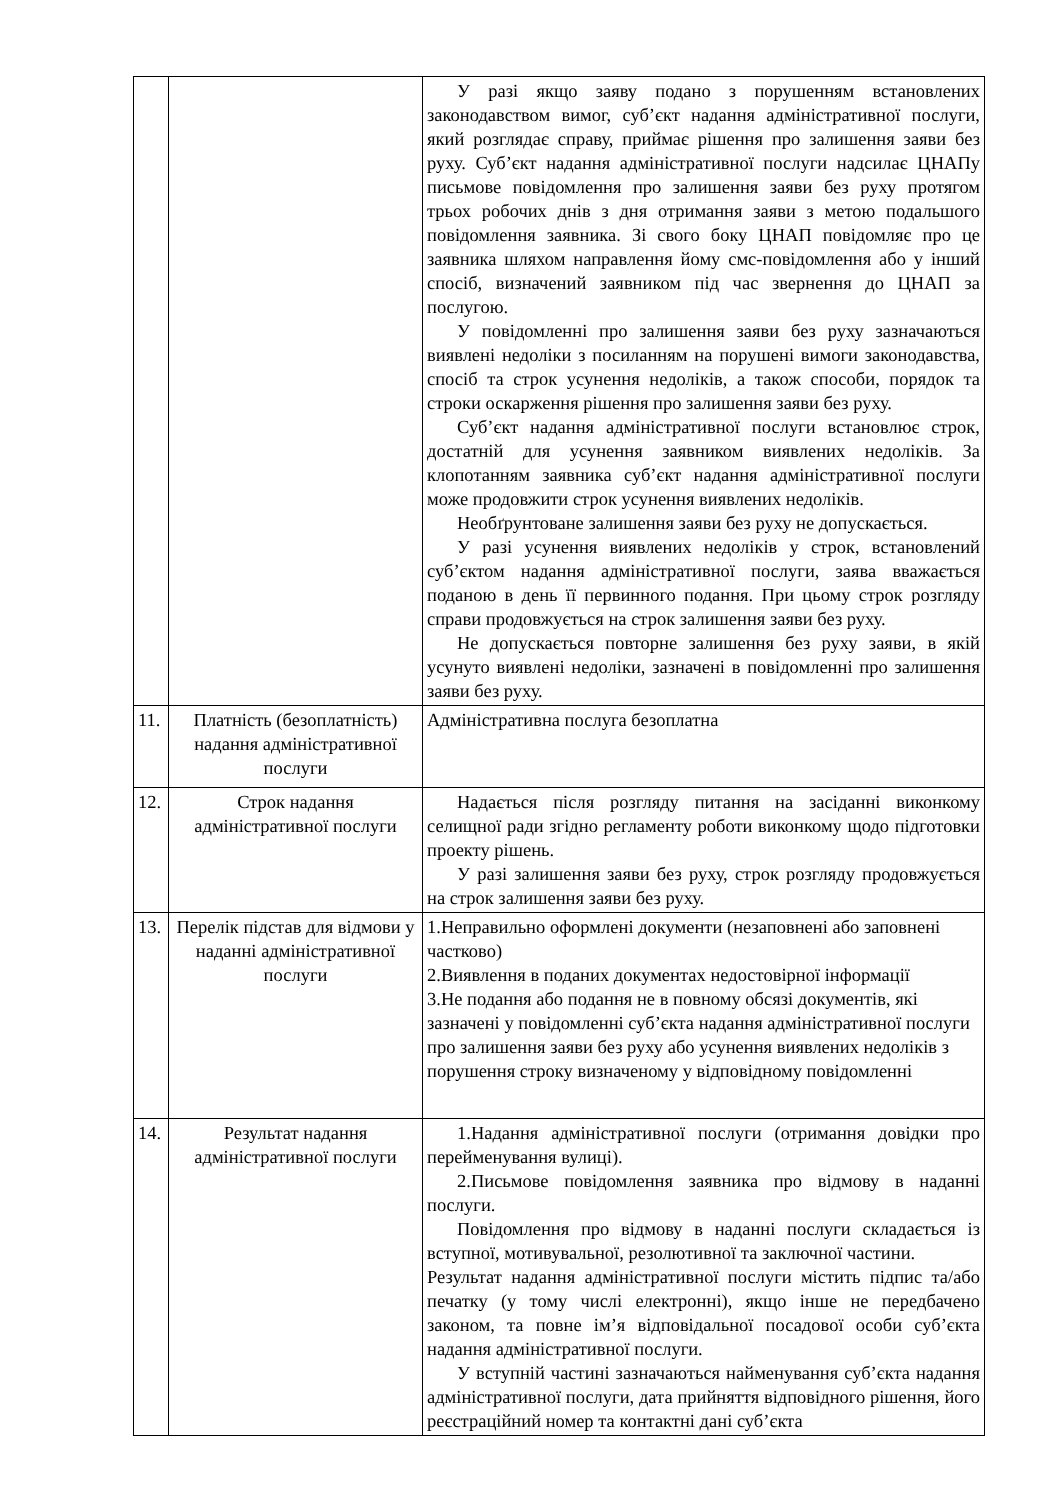| | | У разі якщо заяву подано з порушенням встановлених законодавством вимог, суб’єкт надання адміністративної послуги, який розглядає справу, приймає рішення про залишення заяви без руху. Суб’єкт надання адміністративної послуги надсилає ЦНАПу письмове повідомлення про залишення заяви без руху протягом трьох робочих днів з дня отримання заяви з метою подальшого повідомлення заявника. Зі свого боку ЦНАП повідомляє про це заявника шляхом направлення йому смс-повідомлення або у інший спосіб, визначений заявником під час звернення до ЦНАП за послугою. У повідомленні про залишення заяви без руху зазначаються виявлені недоліки з посиланням на порушені вимоги законодавства, спосіб та строк усунення недоліків, а також способи, порядок та строки оскарження рішення про залишення заяви без руху. Суб’єкт надання адміністративної послуги встановлює строк, достатній для усунення заявником виявлених недоліків. За клопотанням заявника суб’єкт надання адміністративної послуги може продовжити строк усунення виявлених недоліків. Необґрунтоване залишення заяви без руху не допускається. У разі усунення виявлених недоліків у строк, встановлений суб’єктом надання адміністративної послуги, заява вважається поданою в день її первинного подання. При цьому строк розгляду справи продовжується на строк залишення заяви без руху. Не допускається повторне залишення без руху заяви, в якій усунуто виявлені недоліки, зазначені в повідомленні про залишення заяви без руху. |
| 11. | Платність (безоплатність) надання адміністративної послуги | Адміністративна послуга безоплатна |
| 12. | Строк надання адміністративної послуги | Надається після розгляду питання на засіданні виконкому селищної ради згідно регламенту роботи виконкому щодо підготовки проекту рішень. У разі залишення заяви без руху, строк розгляду продовжується на строк залишення заяви без руху. |
| 13. | Перелік підстав для відмови у наданні адміністративної послуги | 1.Неправильно оформлені документи (незаповнені або заповнені частково) 2.Виявлення в поданих документах недостовірної інформації 3.Не подання або подання не в повному обсязі документів, які зазначені у повідомленні суб’єкта надання адміністративної послуги про залишення заяви без руху або усунення виявлених недоліків з порушення строку визначеному у відповідному повідомленні |
| 14. | Результат надання адміністративної послуги | 1.Надання адміністративної послуги (отримання довідки про перейменування вулиці). 2.Письмове повідомлення заявника про відмову в наданні послуги. Повідомлення про відмову в наданні послуги складається із вступної, мотивувальної, резолютивної та заключної частини. Результат надання адміністративної послуги містить підпис та/або печатку (у тому числі електронні), якщо інше не передбачено законом, та повне ім’я відповідальної посадової особи суб’єкта надання адміністративної послуги. У вступній частині зазначаються найменування суб’єкта надання адміністративної послуги, дата прийняття відповідного рішення, його реєстраційний номер та контактні дані суб’єкта |